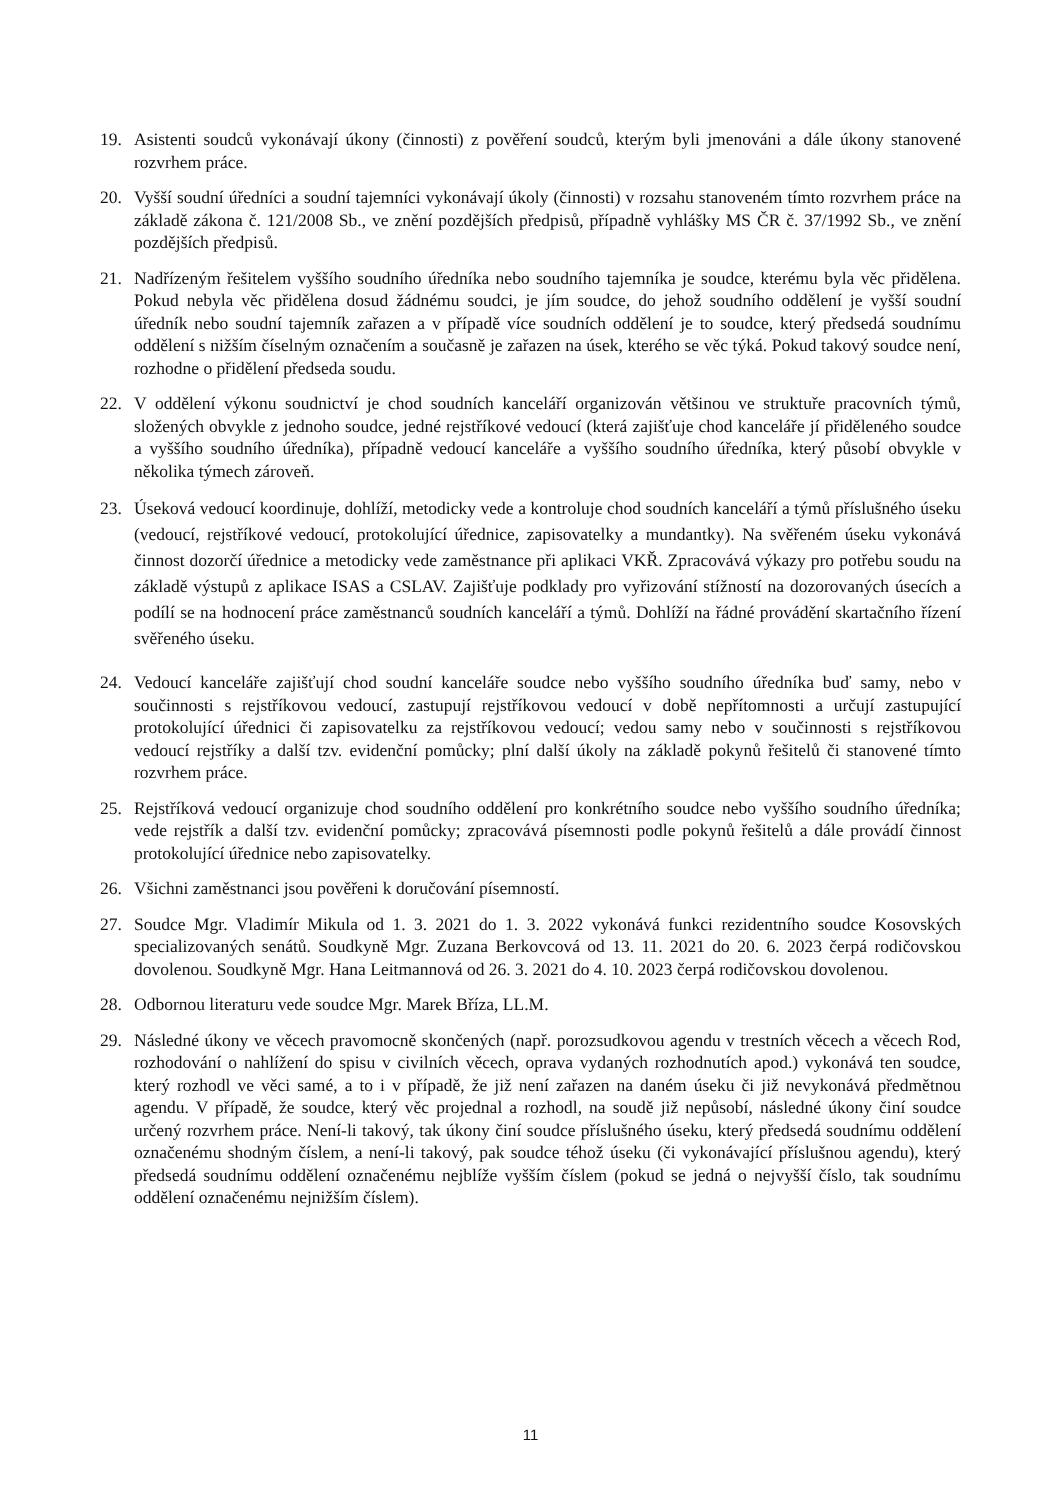19. Asistenti soudců vykonávají úkony (činnosti) z pověření soudců, kterým byli jmenováni a dále úkony stanovené rozvrhem práce.
20. Vyšší soudní úředníci a soudní tajemníci vykonávají úkoly (činnosti) v rozsahu stanoveném tímto rozvrhem práce na základě zákona č. 121/2008 Sb., ve znění pozdějších předpisů, případně vyhlášky MS ČR č. 37/1992 Sb., ve znění pozdějších předpisů.
21. Nadřízeným řešitelem vyššího soudního úředníka nebo soudního tajemníka je soudce, kterému byla věc přidělena. Pokud nebyla věc přidělena dosud žádnému soudci, je jím soudce, do jehož soudního oddělení je vyšší soudní úředník nebo soudní tajemník zařazen a v případě více soudních oddělení je to soudce, který předsedá soudnímu oddělení s nižším číselným označením a současně je zařazen na úsek, kterého se věc týká. Pokud takový soudce není, rozhodne o přidělení předseda soudu.
22. V oddělení výkonu soudnictví je chod soudních kanceláří organizován většinou ve struktuře pracovních týmů, složených obvykle z jednoho soudce, jedné rejstříkové vedoucí (která zajišťuje chod kanceláře jí přiděleného soudce a vyššího soudního úředníka), případně vedoucí kanceláře a vyššího soudního úředníka, který působí obvykle v několika týmech zároveň.
23. Úseková vedoucí koordinuje, dohlíží, metodicky vede a kontroluje chod soudních kanceláří a týmů příslušného úseku (vedoucí, rejstříkové vedoucí, protokolující úřednice, zapisovatelky a mundantky). Na svěřeném úseku vykonává činnost dozorčí úřednice a metodicky vede zaměstnance při aplikaci VKŘ. Zpracovává výkazy pro potřebu soudu na základě výstupů z aplikace ISAS a CSLAV. Zajišťuje podklady pro vyřizování stížností na dozorovaných úsecích a podílí se na hodnocení práce zaměstnanců soudních kanceláří a týmů. Dohlíží na řádné provádění skartačního řízení svěřeného úseku.
24. Vedoucí kanceláře zajišťují chod soudní kanceláře soudce nebo vyššího soudního úředníka buď samy, nebo v součinnosti s rejstříkovou vedoucí, zastupují rejstříkovou vedoucí v době nepřítomnosti a určují zastupující protokolující úřednici či zapisovatelku za rejstříkovou vedoucí; vedou samy nebo v součinnosti s rejstříkovou vedoucí rejstříky a další tzv. evidenční pomůcky; plní další úkoly na základě pokynů řešitelů či stanovené tímto rozvrhem práce.
25. Rejstříková vedoucí organizuje chod soudního oddělení pro konkrétního soudce nebo vyššího soudního úředníka; vede rejstřík a další tzv. evidenční pomůcky; zpracovává písemnosti podle pokynů řešitelů a dále provádí činnost protokolující úřednice nebo zapisovatelky.
26. Všichni zaměstnanci jsou pověřeni k doručování písemností.
27. Soudce Mgr. Vladimír Mikula od 1. 3. 2021 do 1. 3. 2022 vykonává funkci rezidentního soudce Kosovských specializovaných senátů. Soudkyně Mgr. Zuzana Berkovcová od 13. 11. 2021 do 20. 6. 2023 čerpá rodičovskou dovolenou. Soudkyně Mgr. Hana Leitmannová od 26. 3. 2021 do 4. 10. 2023 čerpá rodičovskou dovolenou.
28. Odbornou literaturu vede soudce Mgr. Marek Bříza, LL.M.
29. Následné úkony ve věcech pravomocně skončených (např. porozsudkovou agendu v trestních věcech a věcech Rod, rozhodování o nahlížení do spisu v civilních věcech, oprava vydaných rozhodnutích apod.) vykonává ten soudce, který rozhodl ve věci samé, a to i v případě, že již není zařazen na daném úseku či již nevykonává předmětnou agendu. V případě, že soudce, který věc projednal a rozhodl, na soudě již nepůsobí, následné úkony činí soudce určený rozvrhem práce. Není-li takový, tak úkony činí soudce příslušného úseku, který předsedá soudnímu oddělení označenému shodným číslem, a není-li takový, pak soudce téhož úseku (či vykonávající příslušnou agendu), který předsedá soudnímu oddělení označenému nejblíže vyšším číslem (pokud se jedná o nejvyšší číslo, tak soudnímu oddělení označenému nejnižším číslem).
11